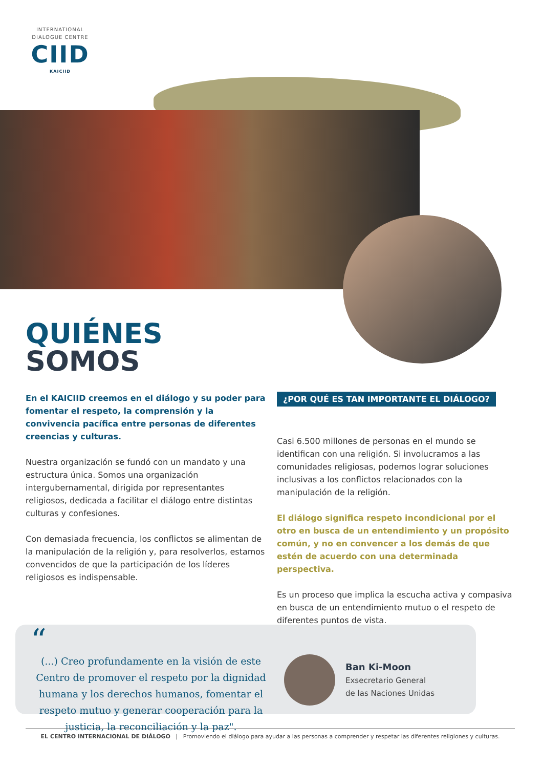INTERNATIONAL
DIALOGUE CENTRE
CIID
KAICIID
QUIÉNES
SOMOS
En el KAICIID creemos en el diálogo y su poder para fomentar el respeto, la comprensión y la convivencia pacífica entre personas de diferentes creencias y culturas.
Nuestra organización se fundó con un mandato y una estructura única. Somos una organización intergubernamental, dirigida por representantes religiosos, dedicada a facilitar el diálogo entre distintas culturas y confesiones.
Con demasiada frecuencia, los conflictos se alimentan de la manipulación de la religión y, para resolverlos, estamos convencidos de que la participación de los líderes religiosos es indispensable.
¿POR QUÉ ES TAN IMPORTANTE EL DIÁLOGO?
Casi 6.500 millones de personas en el mundo se identifican con una religión. Si involucramos a las comunidades religiosas, podemos lograr soluciones inclusivas a los conflictos relacionados con la manipulación de la religión.
El diálogo significa respeto incondicional por el otro en busca de un entendimiento y un propósito común, y no en convencer a los demás de que estén de acuerdo con una determinada perspectiva.
Es un proceso que implica la escucha activa y compasiva en busca de un entendimiento mutuo o el respeto de diferentes puntos de vista.
“
(...) Creo profundamente en la visión de este Centro de promover el respeto por la dignidad humana y los derechos humanos, fomentar el respeto mutuo y generar cooperación para la justicia, la reconciliación y la paz".
Ban Ki-Moon
Exsecretario General
de las Naciones Unidas
EL CENTRO INTERNACIONAL DE DIÁLOGO | Promoviendo el diálogo para ayudar a las personas a comprender y respetar las diferentes religiones y culturas.